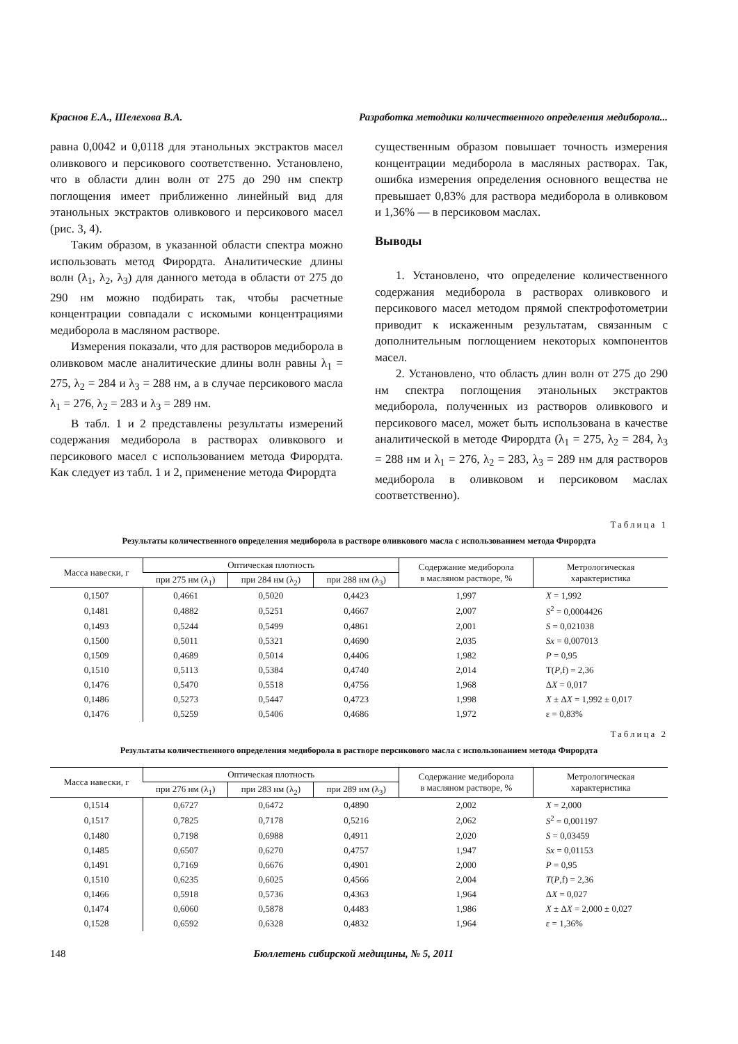Краснов Е.А., Шелехова В.А. Разработка методики количественного определения медиборола...
равна 0,0042 и 0,0118 для этанольных экстрактов масел оливкового и персикового соответственно. Установлено, что в области длин волн от 275 до 290 нм спектр поглощения имеет приближенно линейный вид для этанольных экстрактов оливкового и персикового масел (рис. 3, 4).
Таким образом, в указанной области спектра можно использовать метод Фирордта. Аналитические длины волн (λ<sub>1</sub>, λ<sub>2</sub>, λ<sub>3</sub>) для данного метода в области от 275 до 290 нм можно подбирать так, чтобы расчетные концентрации совпадали с искомыми концентрациями медиборола в масляном растворе.
Измерения показали, что для растворов медиборола в оливковом масле аналитические длины волн равны λ<sub>1</sub> = 275, λ<sub>2</sub> = 284 и λ<sub>3</sub> = 288 нм, а в случае персикового масла λ<sub>1</sub> = 276, λ<sub>2</sub> = 283 и λ<sub>3</sub> = 289 нм.
В табл. 1 и 2 представлены результаты измерений содержания медиборола в растворах оливкового и персикового масел с использованием метода Фирордта. Как следует из табл. 1 и 2, применение метода Фирордта
существенным образом повышает точность измерения концентрации медиборола в масляных растворах. Так, ошибка измерения определения основного вещества не превышает 0,83% для раствора медиборола в оливковом и 1,36% — в персиковом маслах.
Выводы
1. Установлено, что определение количественного содержания медиборола в растворах оливкового и персикового масел методом прямой спектрофотометрии приводит к искаженным результатам, связанным с дополнительным поглощением некоторых компонентов масел.
2. Установлено, что область длин волн от 275 до 290 нм спектра поглощения этанольных экстрактов медиборола, полученных из растворов оливкового и персикового масел, может быть использована в качестве аналитической в методе Фирордта (λ<sub>1</sub> = 275, λ<sub>2</sub> = 284, λ<sub>3</sub> = 288 нм и λ<sub>1</sub> = 276, λ<sub>2</sub> = 283, λ<sub>3</sub> = 289 нм для растворов медиборола в оливковом и персиковом маслах соответственно).
Таблица 1
Результаты количественного определения медиборола в растворе оливкового масла с использованием метода Фирордта
| Масса навески, г | Оптическая плотность | | | Содержание медиборола в масляном растворе, % | Метрологическая характеристика |
| --- | --- | --- | --- | --- | --- |
| | при 275 нм (λ<sub>1</sub>) | при 284 нм (λ<sub>2</sub>) | при 288 нм (λ<sub>3</sub>) | | |
| 0,1507 | 0,4661 | 0,5020 | 0,4423 | 1,997 | X = 1,992 |
| 0,1481 | 0,4882 | 0,5251 | 0,4667 | 2,007 | S<sup>2</sup> = 0,0004426 |
| 0,1493 | 0,5244 | 0,5499 | 0,4861 | 2,001 | S = 0,021038 |
| 0,1500 | 0,5011 | 0,5321 | 0,4690 | 2,035 | Sx = 0,007013 |
| 0,1509 | 0,4689 | 0,5014 | 0,4406 | 1,982 | P = 0,95 |
| 0,1510 | 0,5113 | 0,5384 | 0,4740 | 2,014 | T( P ,f) = 2,36 |
| 0,1476 | 0,5470 | 0,5518 | 0,4756 | 1,968 | Δ X = 0,017 |
| 0,1486 | 0,5273 | 0,5447 | 0,4723 | 1,998 | X ± Δ X = 1,992 ± 0,017 |
| 0,1476 | 0,5259 | 0,5406 | 0,4686 | 1,972 | ε = 0,83% |
Таблица 2
Результаты количественного определения медиборола в растворе персикового масла с использованием метода Фирордта
| Масса навески, г | Оптическая плотность | | | Содержание медиборола в масляном растворе, % | Метрологическая характеристика |
| --- | --- | --- | --- | --- | --- |
| | при 276 нм (λ<sub>1</sub>) | при 283 нм (λ<sub>2</sub>) | при 289 нм (λ<sub>3</sub>) | | |
| 0,1514 | 0,6727 | 0,6472 | 0,4890 | 2,002 | X = 2,000 |
| 0,1517 | 0,7825 | 0,7178 | 0,5216 | 2,062 | S<sup>2</sup> = 0,001197 |
| 0,1480 | 0,7198 | 0,6988 | 0,4911 | 2,020 | S = 0,03459 |
| 0,1485 | 0,6507 | 0,6270 | 0,4757 | 1,947 | Sx = 0,01153 |
| 0,1491 | 0,7169 | 0,6676 | 0,4901 | 2,000 | P = 0,95 |
| 0,1510 | 0,6235 | 0,6025 | 0,4566 | 2,004 | T ( P ,f) = 2,36 |
| 0,1466 | 0,5918 | 0,5736 | 0,4363 | 1,964 | Δ X = 0,027 |
| 0,1474 | 0,6060 | 0,5878 | 0,4483 | 1,986 | X ± Δ X = 2,000 ± 0,027 |
| 0,1528 | 0,6592 | 0,6328 | 0,4832 | 1,964 | ε = 1,36% |
148 Бюллетень сибирской медицины, № 5, 2011